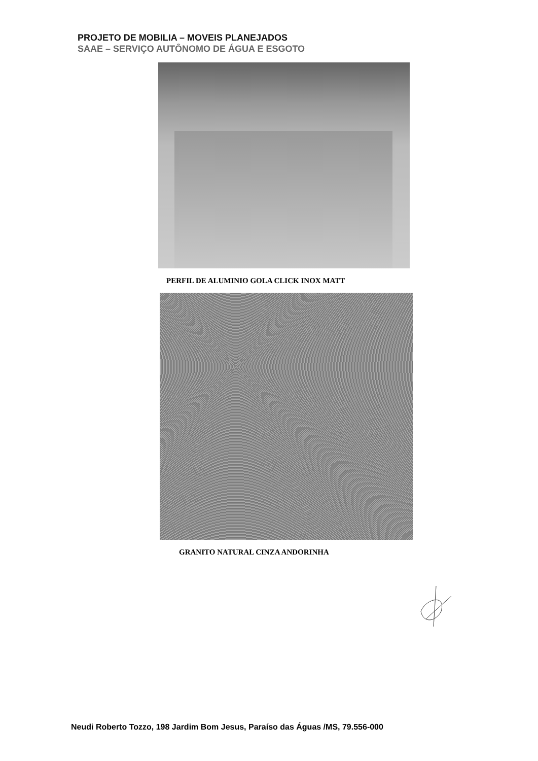PROJETO DE MOBILIA – MOVEIS PLANEJADOS
SAAE – SERVIÇO AUTÔNOMO DE ÁGUA E ESGOTO
PERFIL DE ALUMINIO GOLA CLICK INOX MATT
GRANITO NATURAL CINZA ANDORINHA
Neudi Roberto Tozzo, 198 Jardim Bom Jesus, Paraíso das Águas /MS, 79.556-000